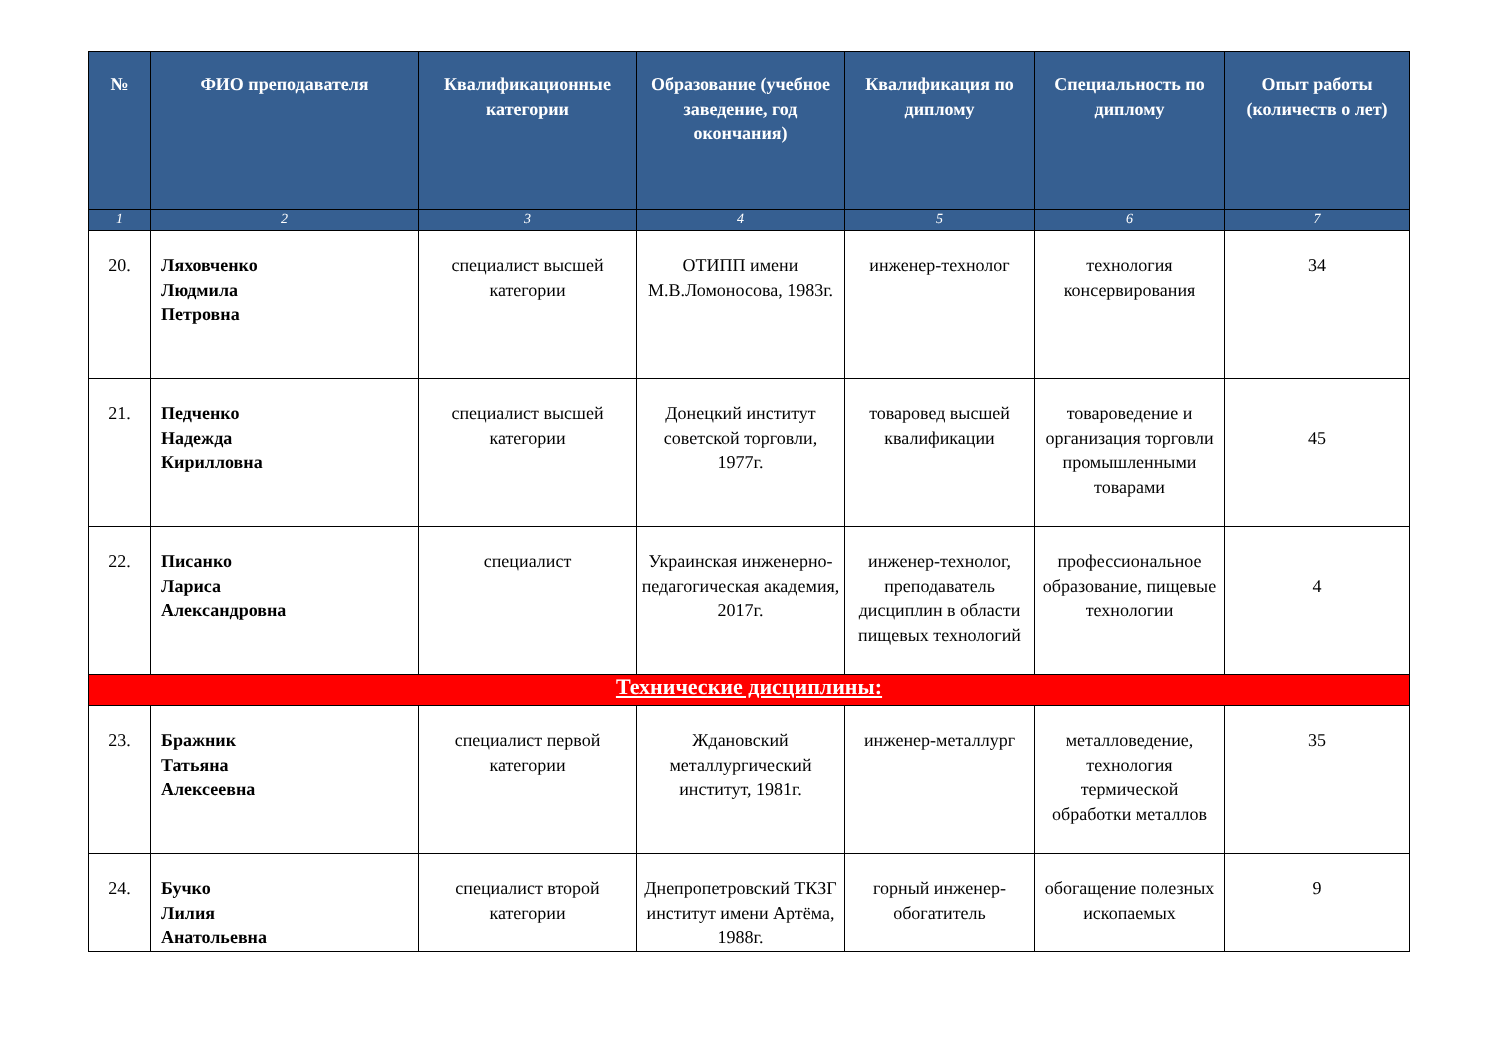| № | ФИО преподавателя | Квалификационные категории | Образование (учебное заведение, год окончания) | Квалификация по диплому | Специальность по диплому | Опыт работы (количеств о лет) |
| --- | --- | --- | --- | --- | --- | --- |
| 1 | 2 | 3 | 4 | 5 | 6 | 7 |
| 20. | Ляховченко Людмила Петровна | специалист высшей категории | ОТИПП имени М.В.Ломоносова, 1983г. | инженер-технолог | технология консервирования | 34 |
| 21. | Педченко Надежда Кирилловна | специалист высшей категории | Донецкий институт советской торговли, 1977г. | товаровед высшей квалификации | товароведение и организация торговли промышленными товарами | 45 |
| 22. | Писанко Лариса Александровна | специалист | Украинская инженерно-педагогическая академия, 2017г. | инженер-технолог, преподаватель дисциплин в области пищевых технологий | профессиональное образование, пищевые технологии | 4 |
| Технические дисциплины: | | | | | | |
| 23. | Бражник Татьяна Алексеевна | специалист первой категории | Ждановский металлургический институт, 1981г. | инженер-металлург | металловедение, технология термической обработки металлов | 35 |
| 24. | Бучко Лилия Анатольевна | специалист второй категории | Днепропетровский ТКЗГ институт имени Артёма, 1988г. | горный инженер-обогатитель | обогащение полезных ископаемых | 9 |